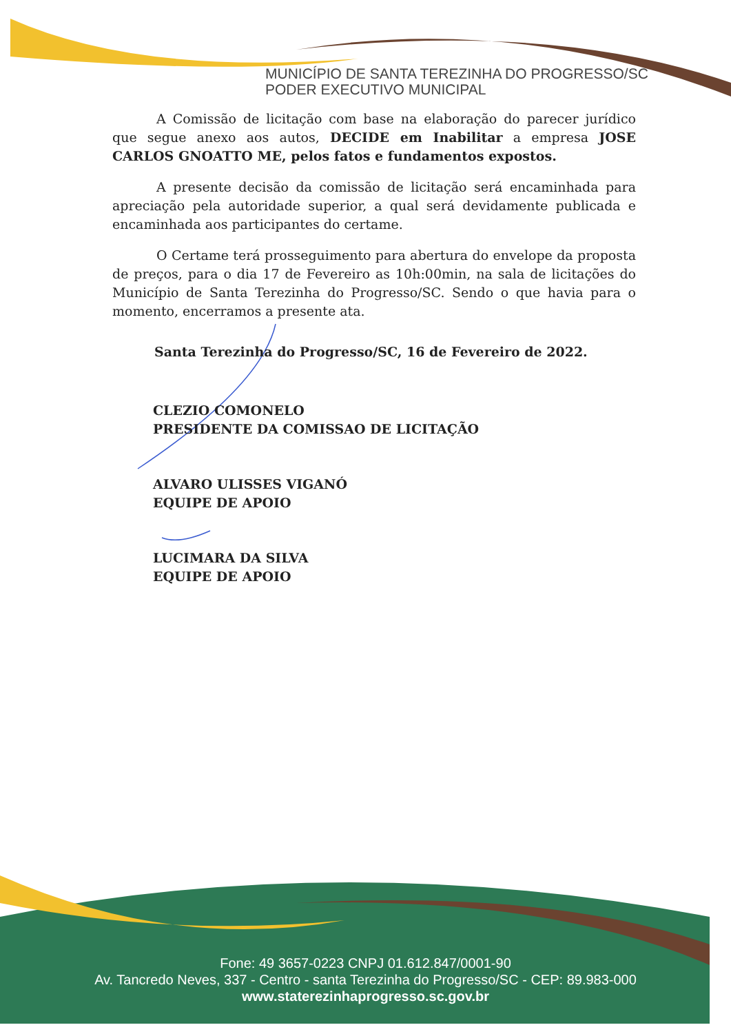MUNICÍPIO DE SANTA TEREZINHA DO PROGRESSO/SC
PODER EXECUTIVO MUNICIPAL
A Comissão de licitação com base na elaboração do parecer jurídico que segue anexo aos autos, DECIDE em Inabilitar a empresa JOSE CARLOS GNOATTO ME, pelos fatos e fundamentos expostos.
A presente decisão da comissão de licitação será encaminhada para apreciação pela autoridade superior, a qual será devidamente publicada e encaminhada aos participantes do certame.
O Certame terá prosseguimento para abertura do envelope da proposta de preços, para o dia 17 de Fevereiro as 10h:00min, na sala de licitações do Município de Santa Terezinha do Progresso/SC. Sendo o que havia para o momento, encerramos a presente ata.
Santa Terezinha do Progresso/SC, 16 de Fevereiro de 2022.
CLEZIO COMONELO
PRESIDENTE DA COMISSAO DE LICITAÇÃO
ALVARO ULISSES VIGANÓ
EQUIPE DE APOIO
LUCIMARA DA SILVA
EQUIPE DE APOIO
Fone: 49 3657-0223 CNPJ 01.612.847/0001-90
Av. Tancredo Neves, 337 - Centro - santa Terezinha do Progresso/SC - CEP: 89.983-000
www.staterezinhaprogresso.sc.gov.br